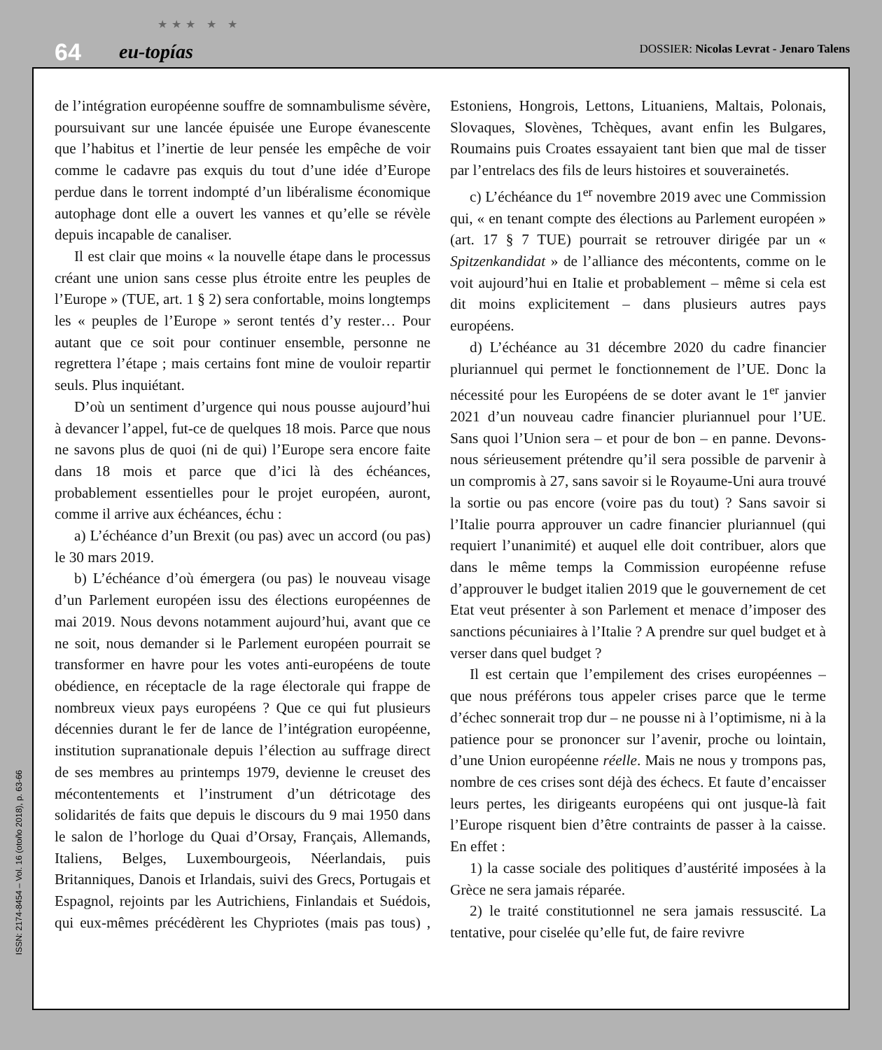64
★★★ ★ ★
eu-topías DOSSIER: Nicolas Levrat - Jenaro Talens
de l’intégration européenne souffre de somnambulisme sévère, poursuivant sur une lancée épuisée une Europe évanescente que l’habitus et l’inertie de leur pensée les empêche de voir comme le cadavre pas exquis du tout d’une idée d’Europe perdue dans le torrent indompté d’un libéralisme économique autophage dont elle a ouvert les vannes et qu’elle se révèle depuis incapable de canaliser.
Il est clair que moins « la nouvelle étape dans le processus créant une union sans cesse plus étroite entre les peuples de l’Europe » (TUE, art. 1 § 2) sera confortable, moins longtemps les « peuples de l’Europe » seront tentés d’y rester… Pour autant que ce soit pour continuer ensemble, personne ne regrettera l’étape ; mais certains font mine de vouloir repartir seuls. Plus inquiétant.
D’où un sentiment d’urgence qui nous pousse aujourd’hui à devancer l’appel, fut-ce de quelques 18 mois. Parce que nous ne savons plus de quoi (ni de qui) l’Europe sera encore faite dans 18 mois et parce que d’ici là des échéances, probablement essentielles pour le projet européen, auront, comme il arrive aux échéances, échu :
a) L’échéance d’un Brexit (ou pas) avec un accord (ou pas) le 30 mars 2019.
b) L’échéance d’où émergera (ou pas) le nouveau visage d’un Parlement européen issu des élections européennes de mai 2019. Nous devons notamment aujourd’hui, avant que ce ne soit, nous demander si le Parlement européen pourrait se transformer en havre pour les votes anti-européens de toute obédience, en réceptacle de la rage électorale qui frappe de nombreux vieux pays européens ? Que ce qui fut plusieurs décennies durant le fer de lance de l’intégration européenne, institution supranationale depuis l’élection au suffrage direct de ses membres au printemps 1979, devienne le creuset des mécontentements et l’instrument d’un détricotage des solidarités de faits que depuis le discours du 9 mai 1950 dans le salon de l’horloge du Quai d’Orsay, Français, Allemands, Italiens, Belges, Luxembourgeois, Néerlandais, puis Britanniques, Danois et Irlandais, suivi des Grecs, Portugais et Espagnol, rejoints par les Autrichiens, Finlandais et Suédois, qui eux-mêmes précédèrent les Chypriotes (mais pas tous) , Estoniens, Hongrois, Lettons, Lituaniens, Maltais, Polonais, Slovaques, Slovènes, Tchèques, avant enfin les Bulgares, Roumains puis Croates essayaient tant bien que mal de tisser par l’entrelacs des fils de leurs histoires et souverainetés.
c) L’échéance du 1<sup>er</sup> novembre 2019 avec une Commission qui, « en tenant compte des élections au Parlement européen » (art. 17 § 7 TUE) pourrait se retrouver dirigée par un « Spitzenkandidat » de l’alliance des mécontents, comme on le voit aujourd’hui en Italie et probablement – même si cela est dit moins explicitement – dans plusieurs autres pays européens.
d) L’échéance au 31 décembre 2020 du cadre financier pluriannuel qui permet le fonctionnement de l’UE. Donc la nécessité pour les Européens de se doter avant le 1<sup>er</sup> janvier 2021 d’un nouveau cadre financier pluriannuel pour l’UE. Sans quoi l’Union sera – et pour de bon – en panne. Devons-nous sérieusement prétendre qu’il sera possible de parvenir à un compromis à 27, sans savoir si le Royaume-Uni aura trouvé la sortie ou pas encore (voire pas du tout) ? Sans savoir si l’Italie pourra approuver un cadre financier pluriannuel (qui requiert l’unanimité) et auquel elle doit contribuer, alors que dans le même temps la Commission européenne refuse d’approuver le budget italien 2019 que le gouvernement de cet Etat veut présenter à son Parlement et menace d’imposer des sanctions pécuniaires à l’Italie ? A prendre sur quel budget et à verser dans quel budget ?
Il est certain que l’empilement des crises européennes – que nous préférons tous appeler crises parce que le terme d’échec sonnerait trop dur – ne pousse ni à l’optimisme, ni à la patience pour se prononcer sur l’avenir, proche ou lointain, d’une Union européenne réelle. Mais ne nous y trompons pas, nombre de ces crises sont déjà des échecs. Et faute d’encaisser leurs pertes, les dirigeants européens qui ont jusque-là fait l’Europe risquent bien d’être contraints de passer à la caisse. En effet :
1) la casse sociale des politiques d’austérité imposées à la Grèce ne sera jamais réparée.
2) le traité constitutionnel ne sera jamais ressuscité. La tentative, pour ciselée qu’elle fut, de faire revivre
ISSN: 2174-8454 – Vol. 16 (otoño 2018), p. 63-66